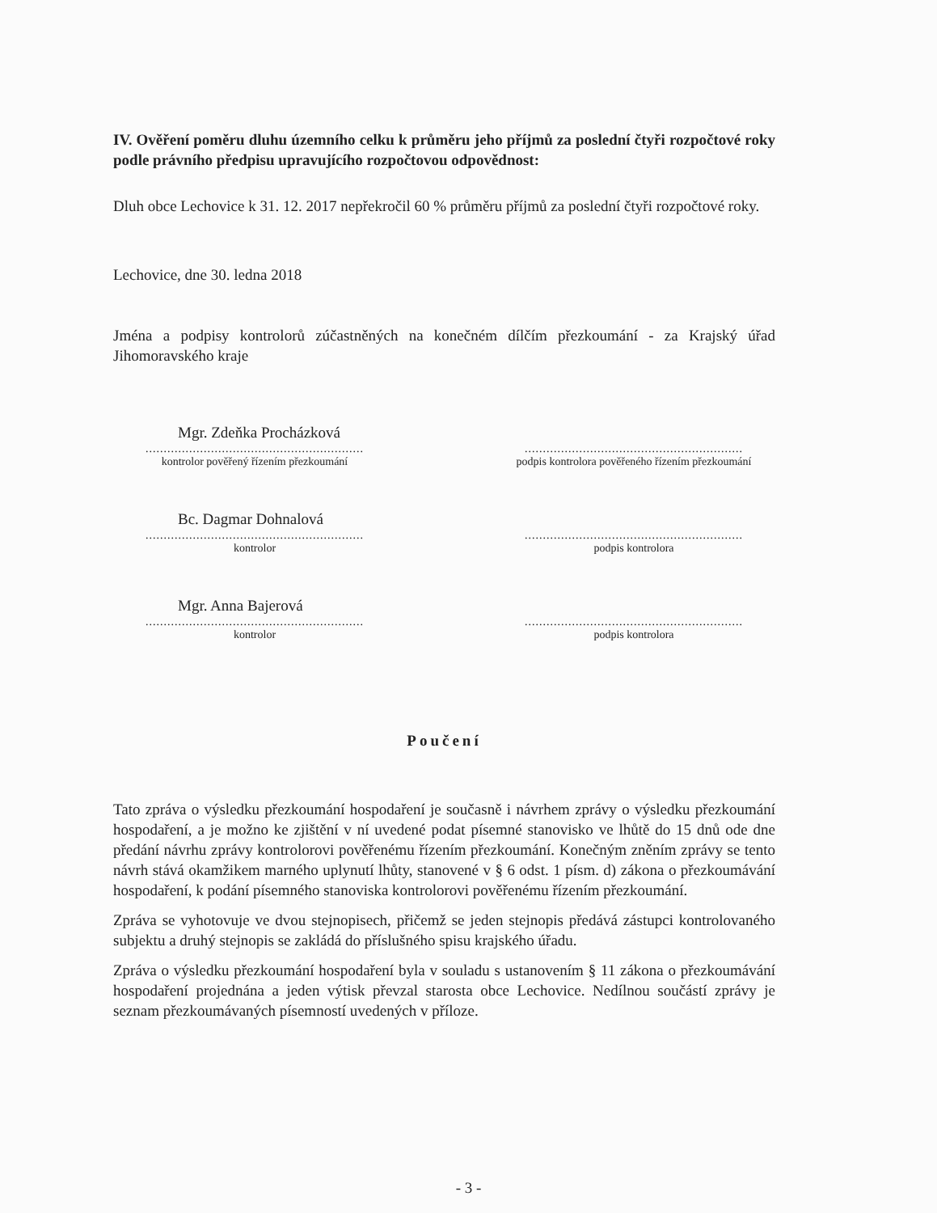IV. Ověření poměru dluhu územního celku k průměru jeho příjmů za poslední čtyři rozpočtové roky podle právního předpisu upravujícího rozpočtovou odpovědnost:
Dluh obce Lechovice k 31. 12. 2017 nepřekročil 60 % průměru příjmů za poslední čtyři rozpočtové roky.
Lechovice, dne 30. ledna 2018
Jména a podpisy kontrolorů zúčastněných na konečném dílčím přezkoumání - za Krajský úřad Jihomoravského kraje
Mgr. Zdeňka Procházková
............................................................
kontrolor pověřený řízením přezkoumání
............................................................
podpis kontrolora pověřeného řízením přezkoumání
Bc. Dagmar Dohnalová
............................................................
kontrolor
............................................................
podpis kontrolora
Mgr. Anna Bajerová
............................................................
kontrolor
............................................................
podpis kontrolora
Poučení
Tato zpráva o výsledku přezkoumání hospodaření je současně i návrhem zprávy o výsledku přezkoumání hospodaření, a je možno ke zjištění v ní uvedené podat písemné stanovisko ve lhůtě do 15 dnů ode dne předání návrhu zprávy kontrolorovi pověřenému řízením přezkoumání. Konečným zněním zprávy se tento návrh stává okamžikem marného uplynutí lhůty, stanovené v § 6 odst. 1 písm. d) zákona o přezkoumávání hospodaření, k podání písemného stanoviska kontrolorovi pověřenému řízením přezkoumání.
Zpráva se vyhotovuje ve dvou stejnopisech, přičemž se jeden stejnopis předává zástupci kontrolovaného subjektu a druhý stejnopis se zakládá do příslušného spisu krajského úřadu.
Zpráva o výsledku přezkoumání hospodaření byla v souladu s ustanovením § 11 zákona o přezkoumávání hospodaření projednána a jeden výtisk převzal starosta obce Lechovice. Nedílnou součástí zprávy je seznam přezkoumávaných písemností uvedených v příloze.
- 3 -